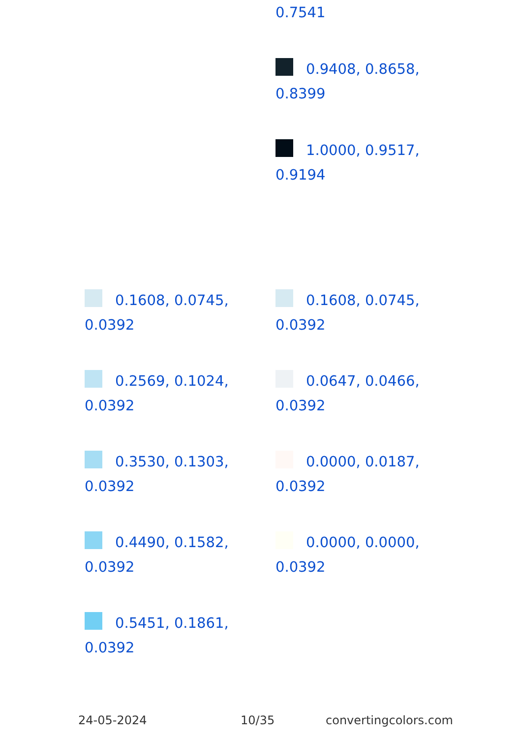0.7541
0.9408, 0.8658, 0.8399
1.0000, 0.9517, 0.9194
0.1608, 0.0745, 0.0392
0.1608, 0.0745, 0.0392
0.2569, 0.1024, 0.0392
0.0647, 0.0466, 0.0392
0.3530, 0.1303, 0.0392
0.0000, 0.0187, 0.0392
0.4490, 0.1582, 0.0392
0.0000, 0.0000, 0.0392
0.5451, 0.1861, 0.0392
24-05-2024 10/35 convertingcolors.com